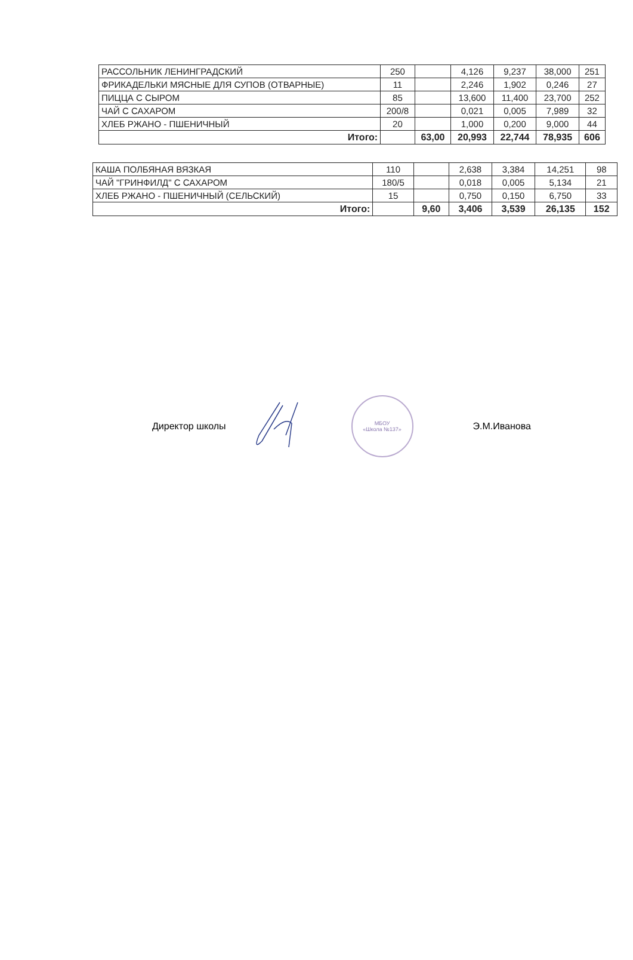| РАССОЛЬНИК ЛЕНИНГРАДСКИЙ | 250 | | 4,126 | 9,237 | 38,000 | 251 |
| ФРИКАДЕЛЬКИ МЯСНЫЕ ДЛЯ СУПОВ (ОТВАРНЫЕ) | 11 | | 2,246 | 1,902 | 0,246 | 27 |
| ПИЦЦА С СЫРОМ | 85 | | 13,600 | 11,400 | 23,700 | 252 |
| ЧАЙ С САХАРОМ | 200/8 | | 0,021 | 0,005 | 7,989 | 32 |
| ХЛЕБ РЖАНО - ПШЕНИЧНЫЙ | 20 | | 1,000 | 0,200 | 9,000 | 44 |
| Итого: | | 63,00 | 20,993 | 22,744 | 78,935 | 606 |
| КАША ПОЛБЯНАЯ ВЯЗКАЯ | 110 | | 2,638 | 3,384 | 14,251 | 98 |
| ЧАЙ "ГРИНФИЛД" С САХАРОМ | 180/5 | | 0,018 | 0,005 | 5,134 | 21 |
| ХЛЕБ РЖАНО - ПШЕНИЧНЫЙ (СЕЛЬСКИЙ) | 15 | | 0,750 | 0,150 | 6,750 | 33 |
| Итого: | | 9,60 | 3,406 | 3,539 | 26,135 | 152 |
Директор школы
МБОУ
«Школа №137»
Э.М.Иванова